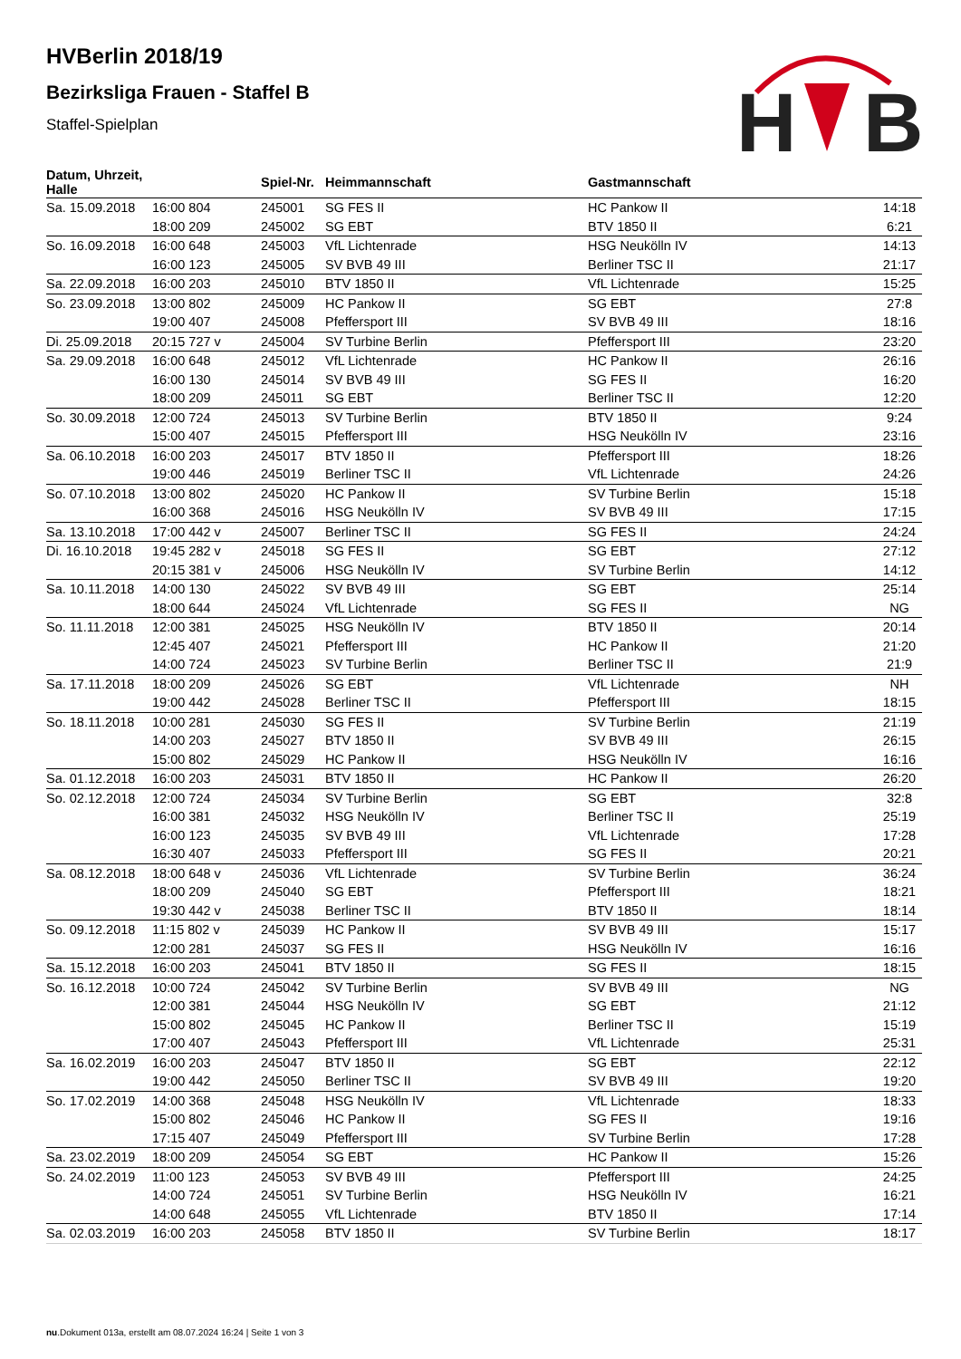H
B
HVBerlin 2018/19
Bezirksliga Frauen - Staffel B
Staffel-Spielplan
| Datum, Uhrzeit, Halle | | Spiel-Nr. | Heimmannschaft | Gastmannschaft | |
| --- | --- | --- | --- | --- | --- |
| Sa. 15.09.2018 | 16:00 804 | 245001 | SG FES II | HC Pankow II | 14:18 |
| | 18:00 209 | 245002 | SG EBT | BTV 1850 II | 6:21 |
| So. 16.09.2018 | 16:00 648 | 245003 | VfL Lichtenrade | HSG Neukölln IV | 14:13 |
| | 16:00 123 | 245005 | SV BVB 49 III | Berliner TSC II | 21:17 |
| Sa. 22.09.2018 | 16:00 203 | 245010 | BTV 1850 II | VfL Lichtenrade | 15:25 |
| So. 23.09.2018 | 13:00 802 | 245009 | HC Pankow II | SG EBT | 27:8 |
| | 19:00 407 | 245008 | Pfeffersport III | SV BVB 49 III | 18:16 |
| Di. 25.09.2018 | 20:15 727 v | 245004 | SV Turbine Berlin | Pfeffersport III | 23:20 |
| Sa. 29.09.2018 | 16:00 648 | 245012 | VfL Lichtenrade | HC Pankow II | 26:16 |
| | 16:00 130 | 245014 | SV BVB 49 III | SG FES II | 16:20 |
| | 18:00 209 | 245011 | SG EBT | Berliner TSC II | 12:20 |
| So. 30.09.2018 | 12:00 724 | 245013 | SV Turbine Berlin | BTV 1850 II | 9:24 |
| | 15:00 407 | 245015 | Pfeffersport III | HSG Neukölln IV | 23:16 |
| Sa. 06.10.2018 | 16:00 203 | 245017 | BTV 1850 II | Pfeffersport III | 18:26 |
| | 19:00 446 | 245019 | Berliner TSC II | VfL Lichtenrade | 24:26 |
| So. 07.10.2018 | 13:00 802 | 245020 | HC Pankow II | SV Turbine Berlin | 15:18 |
| | 16:00 368 | 245016 | HSG Neukölln IV | SV BVB 49 III | 17:15 |
| Sa. 13.10.2018 | 17:00 442 v | 245007 | Berliner TSC II | SG FES II | 24:24 |
| Di. 16.10.2018 | 19:45 282 v | 245018 | SG FES II | SG EBT | 27:12 |
| | 20:15 381 v | 245006 | HSG Neukölln IV | SV Turbine Berlin | 14:12 |
| Sa. 10.11.2018 | 14:00 130 | 245022 | SV BVB 49 III | SG EBT | 25:14 |
| | 18:00 644 | 245024 | VfL Lichtenrade | SG FES II | NG |
| So. 11.11.2018 | 12:00 381 | 245025 | HSG Neukölln IV | BTV 1850 II | 20:14 |
| | 12:45 407 | 245021 | Pfeffersport III | HC Pankow II | 21:20 |
| | 14:00 724 | 245023 | SV Turbine Berlin | Berliner TSC II | 21:9 |
| Sa. 17.11.2018 | 18:00 209 | 245026 | SG EBT | VfL Lichtenrade | NH |
| | 19:00 442 | 245028 | Berliner TSC II | Pfeffersport III | 18:15 |
| So. 18.11.2018 | 10:00 281 | 245030 | SG FES II | SV Turbine Berlin | 21:19 |
| | 14:00 203 | 245027 | BTV 1850 II | SV BVB 49 III | 26:15 |
| | 15:00 802 | 245029 | HC Pankow II | HSG Neukölln IV | 16:16 |
| Sa. 01.12.2018 | 16:00 203 | 245031 | BTV 1850 II | HC Pankow II | 26:20 |
| So. 02.12.2018 | 12:00 724 | 245034 | SV Turbine Berlin | SG EBT | 32:8 |
| | 16:00 381 | 245032 | HSG Neukölln IV | Berliner TSC II | 25:19 |
| | 16:00 123 | 245035 | SV BVB 49 III | VfL Lichtenrade | 17:28 |
| | 16:30 407 | 245033 | Pfeffersport III | SG FES II | 20:21 |
| Sa. 08.12.2018 | 18:00 648 v | 245036 | VfL Lichtenrade | SV Turbine Berlin | 36:24 |
| | 18:00 209 | 245040 | SG EBT | Pfeffersport III | 18:21 |
| | 19:30 442 v | 245038 | Berliner TSC II | BTV 1850 II | 18:14 |
| So. 09.12.2018 | 11:15 802 v | 245039 | HC Pankow II | SV BVB 49 III | 15:17 |
| | 12:00 281 | 245037 | SG FES II | HSG Neukölln IV | 16:16 |
| Sa. 15.12.2018 | 16:00 203 | 245041 | BTV 1850 II | SG FES II | 18:15 |
| So. 16.12.2018 | 10:00 724 | 245042 | SV Turbine Berlin | SV BVB 49 III | NG |
| | 12:00 381 | 245044 | HSG Neukölln IV | SG EBT | 21:12 |
| | 15:00 802 | 245045 | HC Pankow II | Berliner TSC II | 15:19 |
| | 17:00 407 | 245043 | Pfeffersport III | VfL Lichtenrade | 25:31 |
| Sa. 16.02.2019 | 16:00 203 | 245047 | BTV 1850 II | SG EBT | 22:12 |
| | 19:00 442 | 245050 | Berliner TSC II | SV BVB 49 III | 19:20 |
| So. 17.02.2019 | 14:00 368 | 245048 | HSG Neukölln IV | VfL Lichtenrade | 18:33 |
| | 15:00 802 | 245046 | HC Pankow II | SG FES II | 19:16 |
| | 17:15 407 | 245049 | Pfeffersport III | SV Turbine Berlin | 17:28 |
| Sa. 23.02.2019 | 18:00 209 | 245054 | SG EBT | HC Pankow II | 15:26 |
| So. 24.02.2019 | 11:00 123 | 245053 | SV BVB 49 III | Pfeffersport III | 24:25 |
| | 14:00 724 | 245051 | SV Turbine Berlin | HSG Neukölln IV | 16:21 |
| | 14:00 648 | 245055 | VfL Lichtenrade | BTV 1850 II | 17:14 |
| Sa. 02.03.2019 | 16:00 203 | 245058 | BTV 1850 II | SV Turbine Berlin | 18:17 |
nu.Dokument 013a, erstellt am 08.07.2024 16:24 | Seite 1 von 3